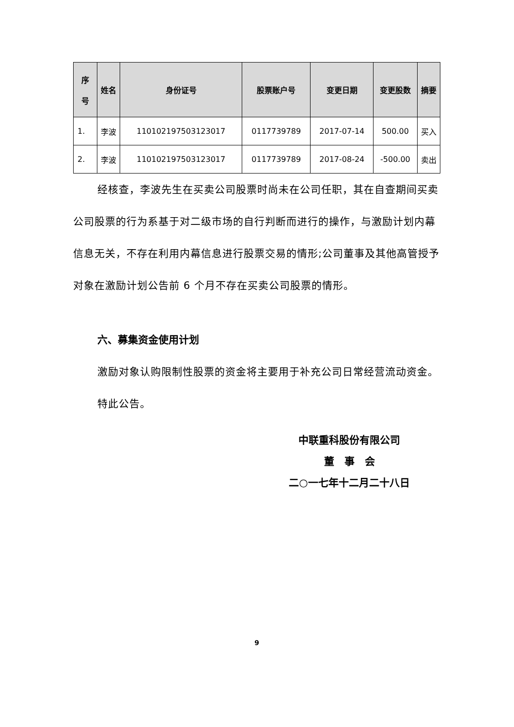| 序 号 | 姓名 | 身份证号 | 股票账户号 | 变更日期 | 变更股数 | 摘要 |
| --- | --- | --- | --- | --- | --- | --- |
| 1. | 李波 | 110102197503123017 | 0117739789 | 2017-07-14 | 500.00 | 买入 |
| 2. | 李波 | 110102197503123017 | 0117739789 | 2017-08-24 | -500.00 | 卖出 |
经核查，李波先生在买卖公司股票时尚未在公司任职，其在自查期间买卖公司股票的行为系基于对二级市场的自行判断而进行的操作，与激励计划内幕信息无关，不存在利用内幕信息进行股票交易的情形;公司董事及其他高管授予对象在激励计划公告前 6 个月不存在买卖公司股票的情形。
六、募集资金使用计划
激励对象认购限制性股票的资金将主要用于补充公司日常经营流动资金。
特此公告。
中联重科股份有限公司
董　事　会
二○一七年十二月二十八日
9